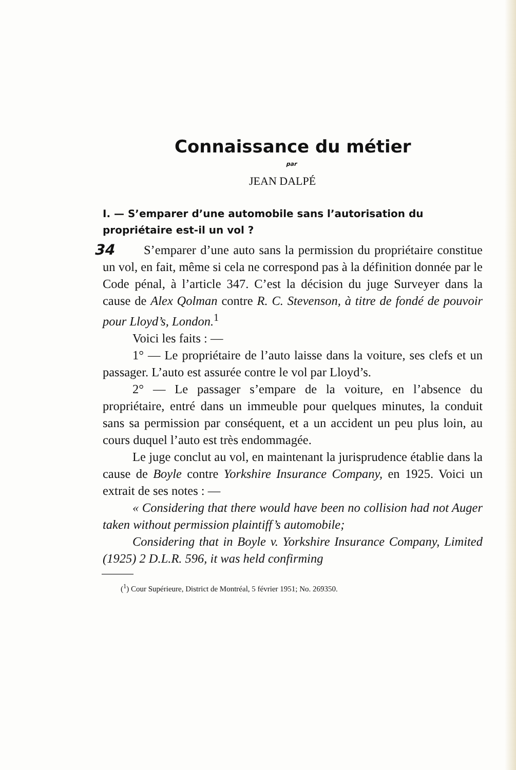Connaissance du métier
par
JEAN DALPÉ
I. — S’emparer d’une automobile sans l’autorisation du propriétaire est-il un vol ?
34 S’emparer d’une auto sans la permission du propriétaire constitue un vol, en fait, même si cela ne correspond pas à la définition donnée par le Code pénal, à l’article 347. C’est la décision du juge Surveyer dans la cause de Alex Qolman contre R. C. Stevenson, à titre de fondé de pouvoir pour Lloyd’s, London.<sup>1</sup>
Voici les faits : —
1° — Le propriétaire de l’auto laisse dans la voiture, ses clefs et un passager. L’auto est assurée contre le vol par Lloyd’s.
2° — Le passager s’empare de la voiture, en l’absence du propriétaire, entré dans un immeuble pour quelques minutes, la conduit sans sa permission par conséquent, et a un accident un peu plus loin, au cours duquel l’auto est très endommagée.
Le juge conclut au vol, en maintenant la jurisprudence établie dans la cause de Boyle contre Yorkshire Insurance Company, en 1925. Voici un extrait de ses notes : —
« Considering that there would have been no collision had not Auger taken without permission plaintiff’s automobile;
Considering that in Boyle v. Yorkshire Insurance Company, Limited (1925) 2 D.L.R. 596, it was held confirming
(<sup>1</sup>) Cour Supérieure, District de Montréal, 5 février 1951; No. 269350.